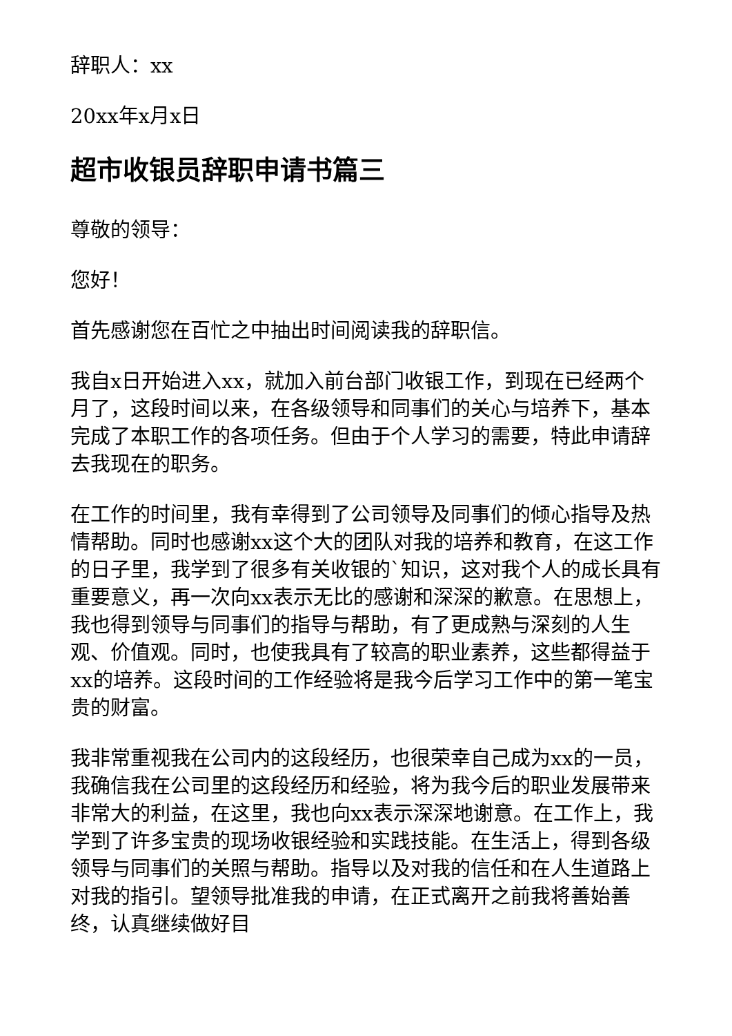辞职人：xx
20xx年x月x日
超市收银员辞职申请书篇三
尊敬的领导：
您好！
首先感谢您在百忙之中抽出时间阅读我的辞职信。
我自x日开始进入xx，就加入前台部门收银工作，到现在已经两个月了，这段时间以来，在各级领导和同事们的关心与培养下，基本完成了本职工作的各项任务。但由于个人学习的需要，特此申请辞去我现在的职务。
在工作的时间里，我有幸得到了公司领导及同事们的倾心指导及热情帮助。同时也感谢xx这个大的团队对我的培养和教育，在这工作的日子里，我学到了很多有关收银的`知识，这对我个人的成长具有重要意义，再一次向xx表示无比的感谢和深深的歉意。在思想上，我也得到领导与同事们的指导与帮助，有了更成熟与深刻的人生观、价值观。同时，也使我具有了较高的职业素养，这些都得益于xx的培养。这段时间的工作经验将是我今后学习工作中的第一笔宝贵的财富。
我非常重视我在公司内的这段经历，也很荣幸自己成为xx的一员，我确信我在公司里的这段经历和经验，将为我今后的职业发展带来非常大的利益，在这里，我也向xx表示深深地谢意。在工作上，我学到了许多宝贵的现场收银经验和实践技能。在生活上，得到各级领导与同事们的关照与帮助。指导以及对我的信任和在人生道路上对我的指引。望领导批准我的申请，在正式离开之前我将善始善终，认真继续做好目